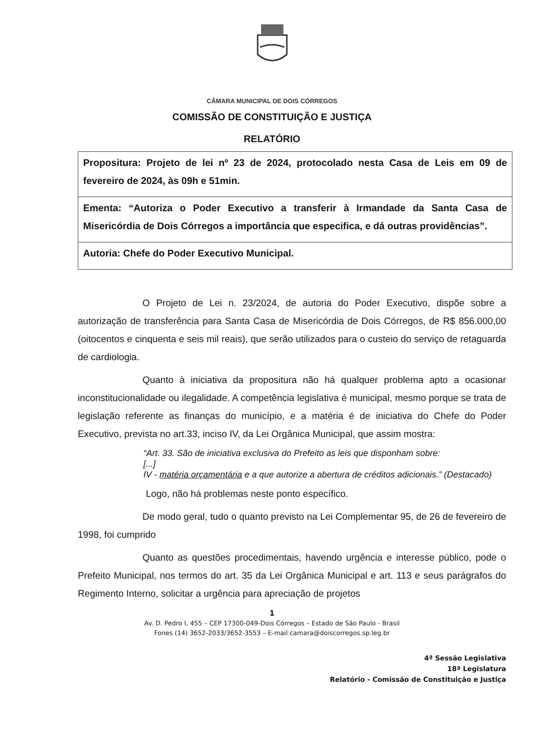CÂMARA MUNICIPAL DE DOIS CÓRREGOS
COMISSÃO DE CONSTITUIÇÃO E JUSTIÇA
RELATÓRIO
| Propositura: Projeto de lei nº 23 de 2024, protocolado nesta Casa de Leis em 09 de fevereiro de 2024, às 09h e 51min. |
| Ementa: “Autoriza o Poder Executivo a transferir à Irmandade da Santa Casa de Misericórdia de Dois Córregos a importância que especifica, e dá outras providências”. |
| Autoria: Chefe do Poder Executivo Municipal. |
O Projeto de Lei n. 23/2024, de autoria do Poder Executivo, dispõe sobre a autorização de transferência para Santa Casa de Misericórdia de Dois Córregos, de R$ 856.000,00 (oitocentos e cinquenta e seis mil reais), que serão utilizados para o custeio do serviço de retaguarda de cardiologia.
Quanto à iniciativa da propositura não há qualquer problema apto a ocasionar inconstitucionalidade ou ilegalidade. A competência legislativa é municipal, mesmo porque se trata de legislação referente as finanças do município, e a matéria é de iniciativa do Chefe do Poder Executivo, prevista no art.33, inciso IV, da Lei Orgânica Municipal, que assim mostra:
“Art. 33. São de iniciativa exclusiva do Prefeito as leis que disponham sobre:
[...]
IV - matéria orçamentária e a que autorize a abertura de créditos adicionais.” (Destacado)
Logo, não há problemas neste ponto específico.
De modo geral, tudo o quanto previsto na Lei Complementar 95, de 26 de fevereiro de 1998, foi cumprido
Quanto as questões procedimentais, havendo urgência e interesse público, pode o Prefeito Municipal, nos termos do art. 35 da Lei Orgânica Municipal e art. 113 e seus parágrafos do Regimento Interno, solicitar a urgência para apreciação de projetos
1
Av. D. Pedro I, 455 – CEP 17300-049-Dois Córregos – Estado de São Paulo - Brasil
Fones (14) 3652-2033/3652-3553 – E-mail camara@doiscorregos.sp.leg.br
4ª Sessão Legislativa
18ª Legislatura
Relatório - Comissão de Constituição e Justiça